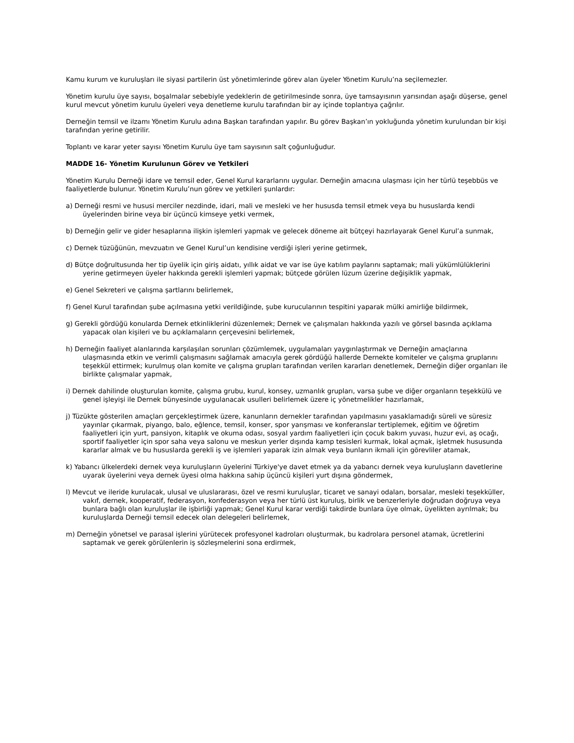Kamu kurum ve kuruluşları ile siyasi partilerin üst yönetimlerinde görev alan üyeler Yönetim Kurulu’na seçilemezler.
Yönetim kurulu üye sayısı, boşalmalar sebebiyle yedeklerin de getirilmesinde sonra, üye tamsayısının yarısından aşağı düşerse, genel kurul mevcut yönetim kurulu üyeleri veya denetleme kurulu tarafından bir ay içinde toplantıya çağrılır.
Derneğin temsil ve ilzamı Yönetim Kurulu adına Başkan tarafından yapılır. Bu görev Başkan’ın yokluğunda yönetim kurulundan bir kişi tarafından yerine getirilir.
Toplantı ve karar yeter sayısı Yönetim Kurulu üye tam sayısının salt çoğunluğudur.
MADDE 16- Yönetim Kurulunun Görev ve Yetkileri
Yönetim Kurulu Derneği idare ve temsil eder, Genel Kurul kararlarını uygular. Derneğin amacına ulaşması için her türlü teşebbüs ve faaliyetlerde bulunur. Yönetim Kurulu’nun görev ve yetkileri şunlardır:
a) Derneği resmi ve hususi merciler nezdinde, idari, mali ve mesleki ve her hususda temsil etmek veya bu hususlarda kendi üyelerinden birine veya bir üçüncü kimseye yetki vermek,
b) Derneğin gelir ve gider hesaplarına ilişkin işlemleri yapmak ve gelecek döneme ait bütçeyi hazırlayarak Genel Kurul’a sunmak,
c) Dernek tüzüğünün, mevzuatın ve Genel Kurul’un kendisine verdiği işleri yerine getirmek,
d) Bütçe doğrultusunda her tip üyelik için giriş aidatı, yıllık aidat ve var ise üye katılım paylarını saptamak; mali yükümlülüklerini yerine getirmeyen üyeler hakkında gerekli işlemleri yapmak; bütçede görülen lüzum üzerine değişiklik yapmak,
e) Genel Sekreteri ve çalışma şartlarını belirlemek,
f) Genel Kurul tarafından şube açılmasına yetki verildiğinde, şube kurucularının tespitini yaparak mülki amirliğe bildirmek,
g) Gerekli gördüğü konularda Dernek etkinliklerini düzenlemek; Dernek ve çalışmaları hakkında yazılı ve görsel basında açıklama yapacak olan kişileri ve bu açıklamaların çerçevesini belirlemek,
h) Derneğin faaliyet alanlarında karşılaşılan sorunları çözümlemek, uygulamaları yaygınlaştırmak ve Derneğin amaçlarına ulaşmasında etkin ve verimli çalışmasını sağlamak amacıyla gerek gördüğü hallerde Dernekte komiteler ve çalışma gruplarını teşekkül ettirmek; kurulmuş olan komite ve çalışma grupları tarafından verilen kararları denetlemek, Derneğin diğer organları ile birlikte çalışmalar yapmak,
i) Dernek dahilinde oluşturulan komite, çalışma grubu, kurul, konsey, uzmanlık grupları, varsa şube ve diğer organların teşekkülü ve genel işleyişi ile Dernek bünyesinde uygulanacak usulleri belirlemek üzere iç yönetmelikler hazırlamak,
j) Tüzükte gösterilen amaçları gerçekleştirmek üzere, kanunların dernekler tarafından yapılmasını yasaklamadığı süreli ve süresiz yayınlar çıkarmak, piyango, balo, eğlence, temsil, konser, spor yarışması ve konferanslar tertiplemek, eğitim ve öğretim faaliyetleri için yurt, pansiyon, kitaplık ve okuma odası, sosyal yardım faaliyetleri için çocuk bakım yuvası, huzur evi, aş ocağı, sportif faaliyetler için spor saha veya salonu ve meskun yerler dışında kamp tesisleri kurmak, lokal açmak, işletmek hususunda kararlar almak ve bu hususlarda gerekli iş ve işlemleri yaparak izin almak veya bunların ikmali için görevliler atamak,
k) Yabancı ülkelerdeki dernek veya kuruluşların üyelerini Türkiye'ye davet etmek ya da yabancı dernek veya kuruluşların davetlerine uyarak üyelerini veya dernek üyesi olma hakkına sahip üçüncü kişileri yurt dışına göndermek,
l) Mevcut ve ileride kurulacak, ulusal ve uluslararası, özel ve resmi kuruluşlar, ticaret ve sanayi odaları, borsalar, mesleki teşekküller, vakıf, dernek, kooperatif, federasyon, konfederasyon veya her türlü üst kuruluş, birlik ve benzerleriyle doğrudan doğruya veya bunlara bağlı olan kuruluşlar ile işbirliği yapmak; Genel Kurul karar verdiği takdirde bunlara üye olmak, üyelikten ayrılmak; bu kuruluşlarda Derneği temsil edecek olan delegeleri belirlemek,
m) Derneğin yönetsel ve parasal işlerini yürütecek profesyonel kadroları oluşturmak, bu kadrolara personel atamak, ücretlerini saptamak ve gerek görülenlerin iş sözleşmelerini sona erdirmek,